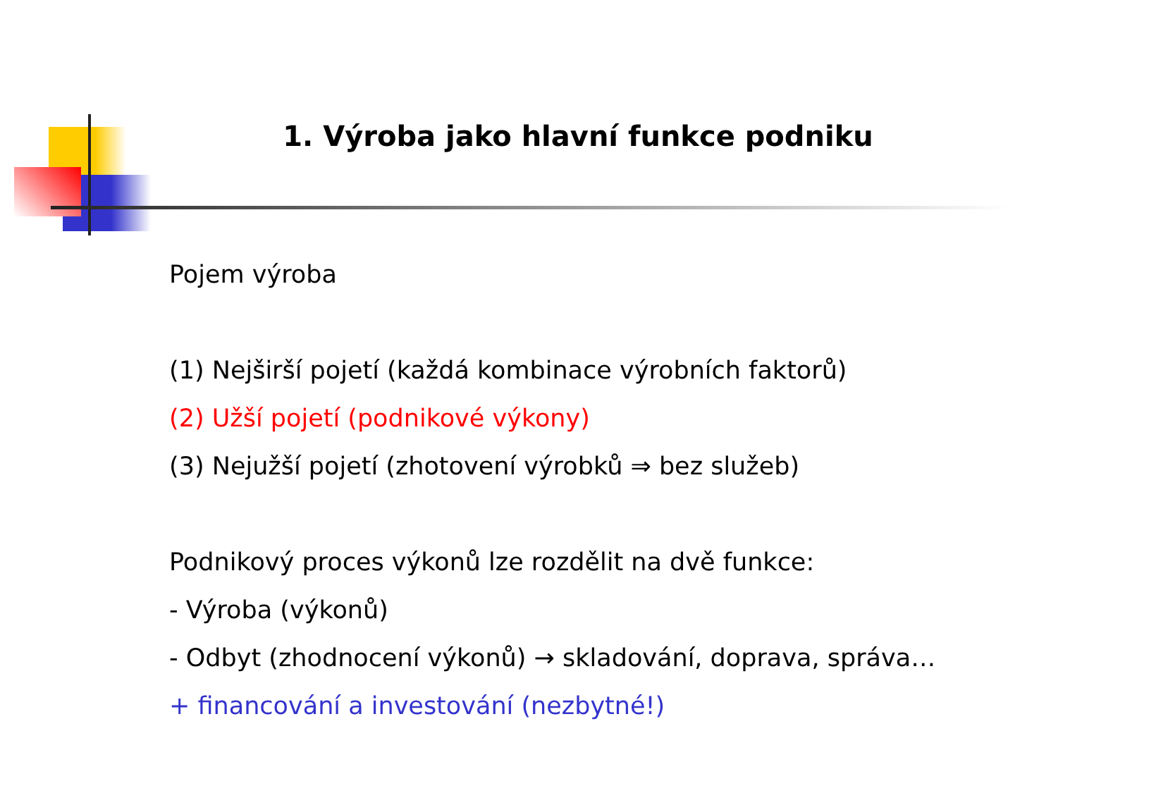1. Výroba jako hlavní funkce podniku
Pojem výroba
(1) Nejširší pojetí (každá kombinace výrobních faktorů)
(2) Užší pojetí (podnikové výkony)
(3) Nejužší pojetí (zhotovení výrobků ⇒ bez služeb)
Podnikový proces výkonů lze rozdělit na dvě funkce:
- Výroba (výkonů)
- Odbyt (zhodnocení výkonů) → skladování, doprava, správa…
+ financování a investování (nezbytné!)